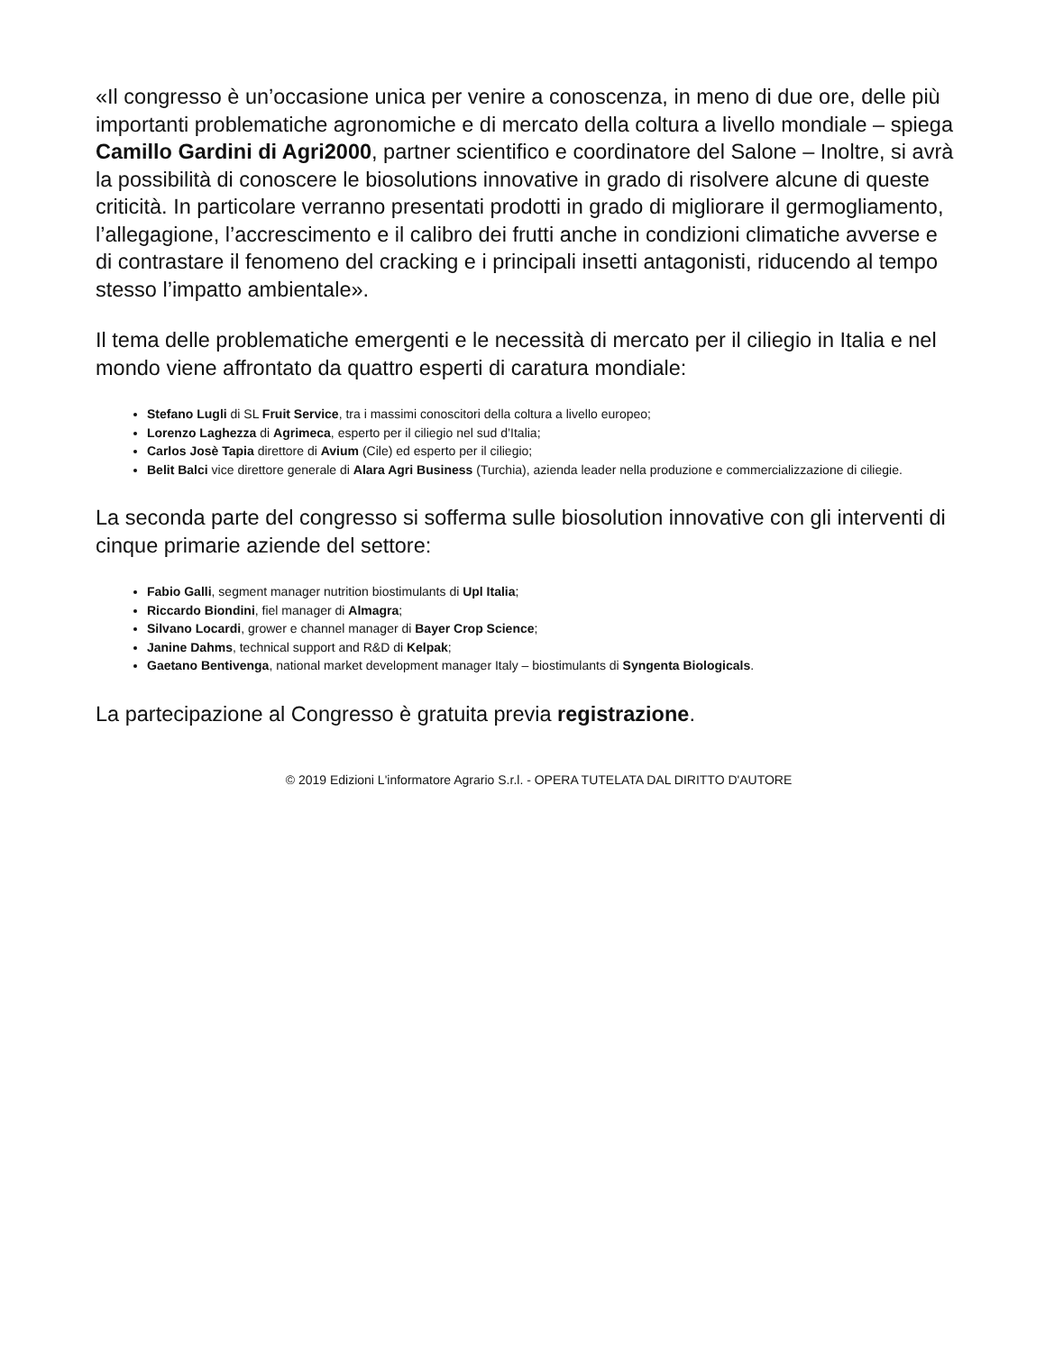«Il congresso è un’occasione unica per venire a conoscenza, in meno di due ore, delle più importanti problematiche agronomiche e di mercato della coltura a livello mondiale – spiega Camillo Gardini di Agri2000, partner scientifico e coordinatore del Salone – Inoltre, si avrà la possibilità di conoscere le biosolutions innovative in grado di risolvere alcune di queste criticità. In particolare verranno presentati prodotti in grado di migliorare il germogliamento, l’allegagione, l’accrescimento e il calibro dei frutti anche in condizioni climatiche avverse e di contrastare il fenomeno del cracking e i principali insetti antagonisti, riducendo al tempo stesso l’impatto ambientale».
Il tema delle problematiche emergenti e le necessità di mercato per il ciliegio in Italia e nel mondo viene affrontato da quattro esperti di caratura mondiale:
Stefano Lugli di SL Fruit Service, tra i massimi conoscitori della coltura a livello europeo;
Lorenzo Laghezza di Agrimeca, esperto per il ciliegio nel sud d’Italia;
Carlos Josè Tapia direttore di Avium (Cile) ed esperto per il ciliegio;
Belit Balci vice direttore generale di Alara Agri Business (Turchia), azienda leader nella produzione e commercializzazione di ciliegie.
La seconda parte del congresso si sofferma sulle biosolution innovative con gli interventi di cinque primarie aziende del settore:
Fabio Galli, segment manager nutrition biostimulants di Upl Italia;
Riccardo Biondini, fiel manager di Almagra;
Silvano Locardi, grower e channel manager di Bayer Crop Science;
Janine Dahms, technical support and R&D di Kelpak;
Gaetano Bentivenga, national market development manager Italy – biostimulants di Syngenta Biologicals.
La partecipazione al Congresso è gratuita previa registrazione.
© 2019 Edizioni L'informatore Agrario S.r.l. - OPERA TUTELATA DAL DIRITTO D'AUTORE